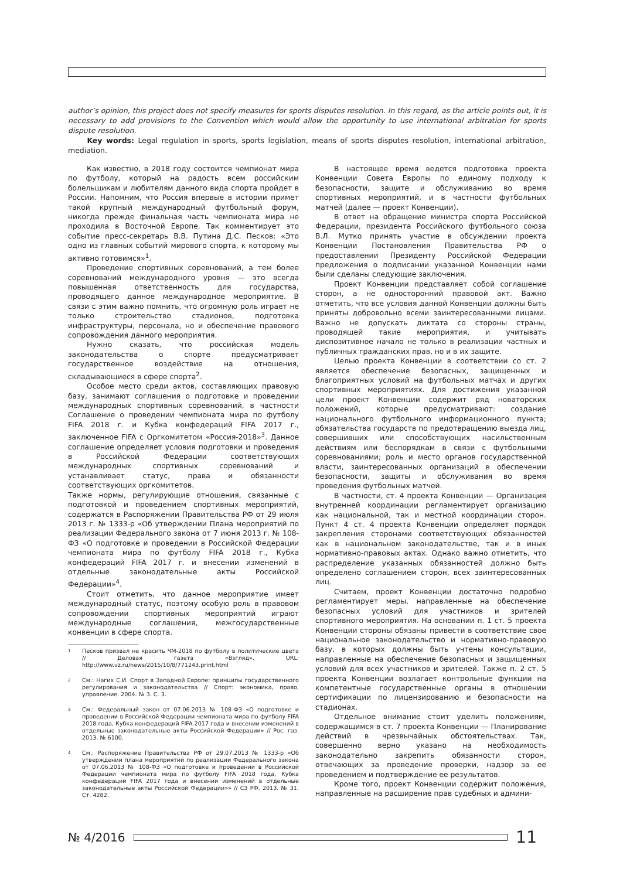author’s opinion, this project does not specify measures for sports disputes resolution. In this regard, as the article points out, it is necessary to add provisions to the Convention which would allow the opportunity to use international arbitration for sports dispute resolution.
Key words: Legal regulation in sports, sports legislation, means of sports disputes resolution, international arbitration, mediation.
Как известно, в 2018 году состоится чемпионат мира по футболу, который на радость всем российским болельщикам и любителям данного вида спорта пройдет в России. Напомним, что Россия впервые в истории примет такой крупный международный футбольный форум, никогда прежде финальная часть чемпионата мира не проходила в Восточной Европе. Так комментирует это событие пресс-секретарь В.В. Путина Д.С. Песков: «Это одно из главных событий мирового спорта, к которому мы активно готовимся»<sup>1</sup>.
Проведение спортивных соревнований, а тем более соревнований международного уровня — это всегда повышенная ответственность для государства, проводящего данное международное мероприятие. В связи с этим важно помнить, что огромную роль играет не только строительство стадионов, подготовка инфраструктуры, персонала, но и обеспечение правового сопровождения данного мероприятия.
Нужно сказать, что российская модель законодательства о спорте предусматривает государственное воздействие на отношения, складывающиеся в сфере спорта<sup>2</sup>.
Особое место среди актов, составляющих правовую базу, занимают соглашения о подготовке и проведении международных спортивных соревнований, в частности Соглашение о проведении чемпионата мира по футболу FIFA 2018 г. и Кубка конфедераций FIFA 2017 г., заключенное FIFA с Оргкомитетом «Россия-2018»<sup>3</sup>. Данное соглашение определяет условия подготовки и проведения в Российской Федерации соответствующих международных спортивных соревнований и устанавливает статус, права и обязанности соответствующих оргкомитетов.
Также нормы, регулирующие отношения, связанные с подготовкой и проведением спортивных мероприятий, содержатся в Распоряжении Правительства РФ от 29 июля 2013 г. № 1333-р «Об утверждении Плана мероприятий по реализации Федерального закона от 7 июня 2013 г. № 108-ФЗ «О подготовке и проведении в Российской Федерации чемпионата мира по футболу FIFA 2018 г., Кубка конфедераций FIFA 2017 г. и внесении изменений в отдельные законодательные акты Российской Федерации»<sup>4</sup>.
Стоит отметить, что данное мероприятие имеет международный статус, поэтому особую роль в правовом сопровождении спортивных мероприятий играют международные соглашения, межгосударственные конвенции в сфере спорта.
1
Песков призвал не красить ЧМ-2018 по футболу в политические цвета // Деловая газета «Взгляд». URL: http://www.vz.ru/news/2015/10/8/771243.print.html
2
См.: Нагих С.И. Спорт в Западной Европе: принципы государственного регулирования и законодательства // Спорт: экономика, право, управление. 2004. № 3. С. 3.
3
См.: Федеральный закон от 07.06.2013 № 108-ФЗ «О подготовке и проведении в Российской Федерации чемпионата мира по футболу FIFA 2018 года, Кубка конфедераций FIFA 2017 года и внесении изменений в отдельные законодательные акты Российской Федерации» // Рос. газ. 2013. № 6100.
4
См.: Распоряжение Правительства РФ от 29.07.2013 № 1333-р «Об утверждении плана мероприятий по реализации Федерального закона от 07.06.2013 № 108-ФЗ «О подготовке и проведении в Российской Федерации чемпионата мира по футболу FIFA 2018 года, Кубка конфедераций FIFA 2017 года и внесении изменений в отдельные законодательные акты Российской Федерации»» // СЗ РФ. 2013. № 31. Ст. 4282.
В настоящее время ведется подготовка проекта Конвенции Совета Европы по единому подходу к безопасности, защите и обслуживанию во время спортивных мероприятий, и в частности футбольных матчей (далее — проект Конвенции).
В ответ на обращение министра спорта Российской Федерации, президента Российского футбольного союза В.Л. Мутко принять участие в обсуждении проекта Конвенции Постановления Правительства РФ о предоставлении Президенту Российской Федерации предложения о подписании указанной Конвенции нами были сделаны следующие заключения.
Проект Конвенции представляет собой соглашение сторон, а не односторонний правовой акт. Важно отметить, что все условия данной Конвенции должны быть приняты добровольно всеми заинтересованными лицами. Важно не допускать диктата со стороны страны, проводящей такие мероприятия, и учитывать диспозитивное начало не только в реализации частных и публичных гражданских прав, но и в их защите.
Целью проекта Конвенции в соответствии со ст. 2 является обеспечение безопасных, защищенных и благоприятных условий на футбольных матчах и других спортивных мероприятиях. Для достижения указанной цели проект Конвенции содержит ряд новаторских положений, которые предусматривают: создание национального футбольного информационного пункта; обязательства государств по предотвращению выезда лиц, совершивших или способствующих насильственным действиям или беспорядкам в связи с футбольными соревнованиями; роль и место органов государственной власти, заинтересованных организаций в обеспечении безопасности, защиты и обслуживания во время проведения футбольных матчей.
В частности, ст. 4 проекта Конвенции — Организация внутренней координации регламентирует организацию как национальной, так и местной координации сторон. Пункт 4 ст. 4 проекта Конвенции определяет порядок закрепления сторонами соответствующих обязанностей как в национальном законодательстве, так и в иных нормативно-правовых актах. Однако важно отметить, что распределение указанных обязанностей должно быть определено соглашением сторон, всех заинтересованных лиц.
Считаем, проект Конвенции достаточно подробно регламентирует меры, направленные на обеспечение безопасных условий для участников и зрителей спортивного мероприятия. На основании п. 1 ст. 5 проекта Конвенции стороны обязаны привести в соответствие свое национальное законодательство и нормативно-правовую базу, в которых должны быть учтены консультации, направленные на обеспечение безопасных и защищенных условий для всех участников и зрителей. Также п. 2 ст. 5 проекта Конвенции возлагает контрольные функции на компетентные государственные органы в отношении сертификации по лицензированию и безопасности на стадионах.
Отдельное внимание стоит уделить положениям, содержащимся в ст. 7 проекта Конвенции — Планирование действий в чрезвычайных обстоятельствах. Так, совершенно верно указано на необходимость законодательно закрепить обязанности сторон, отвечающих за проведение проверки, надзор за ее проведением и подтверждение ее результатов.
Кроме того, проект Конвенции содержит положения, направленные на расширение прав судебных и админи-
№ 4/2016
11